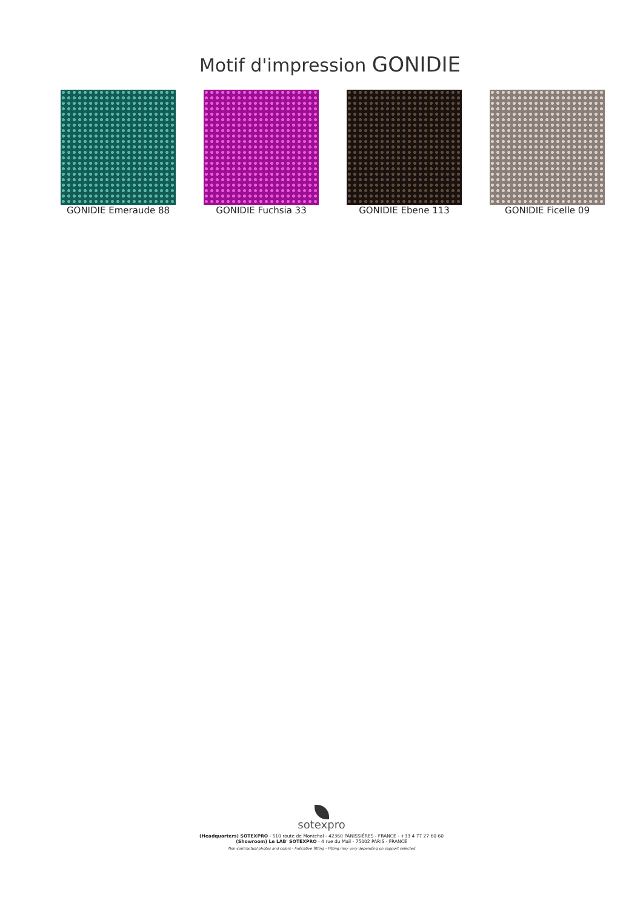Motif d'impression GONIDIE
GONIDIE Emeraude 88 GONIDIE Fuchsia 33 GONIDIE Ebene 113 GONIDIE Ficelle 09
sotexpro
(Headquarters) SOTEXPRO - 510 route de Montchal - 42360 PANISSIÈRES - FRANCE - +33 4 77 27 60 60
(Showroom) Le LAB' SOTEXPRO - 4 rue du Mail - 75002 PARIS - FRANCE
Non-contractual photos and colors - Indicative fitting - Fitting may vary depending on support selected